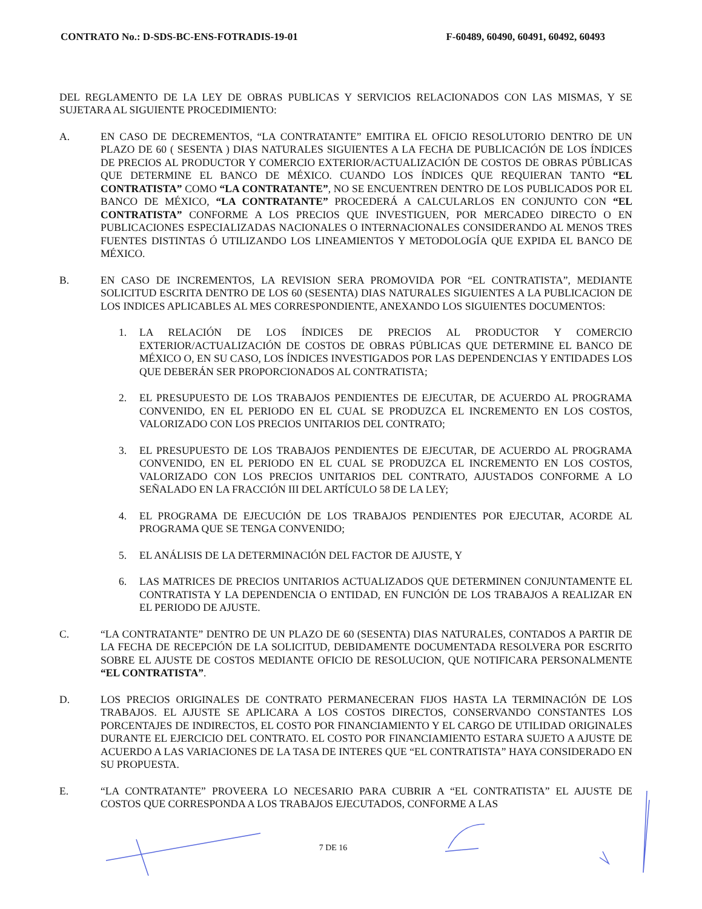CONTRATO No.: D-SDS-BC-ENS-FOTRADIS-19-01 F-60489, 60490, 60491, 60492, 60493
DEL REGLAMENTO DE LA LEY DE OBRAS PUBLICAS Y SERVICIOS RELACIONADOS CON LAS MISMAS, Y SE SUJETARA AL SIGUIENTE PROCEDIMIENTO:
A. EN CASO DE DECREMENTOS, “LA CONTRATANTE” EMITIRA EL OFICIO RESOLUTORIO DENTRO DE UN PLAZO DE 60 ( SESENTA ) DIAS NATURALES SIGUIENTES A LA FECHA DE PUBLICACIÓN DE LOS ÍNDICES DE PRECIOS AL PRODUCTOR Y COMERCIO EXTERIOR/ACTUALIZACIÓN DE COSTOS DE OBRAS PÚBLICAS QUE DETERMINE EL BANCO DE MÉXICO. CUANDO LOS ÍNDICES QUE REQUIERAN TANTO “EL CONTRATISTA” COMO “LA CONTRATANTE”, NO SE ENCUENTREN DENTRO DE LOS PUBLICADOS POR EL BANCO DE MÉXICO, “LA CONTRATANTE” PROCEDERÁ A CALCULARLOS EN CONJUNTO CON “EL CONTRATISTA” CONFORME A LOS PRECIOS QUE INVESTIGUEN, POR MERCADEO DIRECTO O EN PUBLICACIONES ESPECIALIZADAS NACIONALES O INTERNACIONALES CONSIDERANDO AL MENOS TRES FUENTES DISTINTAS Ó UTILIZANDO LOS LINEAMIENTOS Y METODOLOGÍA QUE EXPIDA EL BANCO DE MÉXICO.
B. EN CASO DE INCREMENTOS, LA REVISION SERA PROMOVIDA POR “EL CONTRATISTA”, MEDIANTE SOLICITUD ESCRITA DENTRO DE LOS 60 (SESENTA) DIAS NATURALES SIGUIENTES A LA PUBLICACION DE LOS INDICES APLICABLES AL MES CORRESPONDIENTE, ANEXANDO LOS SIGUIENTES DOCUMENTOS:
1. LA RELACIÓN DE LOS ÍNDICES DE PRECIOS AL PRODUCTOR Y COMERCIO EXTERIOR/ACTUALIZACIÓN DE COSTOS DE OBRAS PÚBLICAS QUE DETERMINE EL BANCO DE MÉXICO O, EN SU CASO, LOS ÍNDICES INVESTIGADOS POR LAS DEPENDENCIAS Y ENTIDADES LOS QUE DEBERÁN SER PROPORCIONADOS AL CONTRATISTA;
2. EL PRESUPUESTO DE LOS TRABAJOS PENDIENTES DE EJECUTAR, DE ACUERDO AL PROGRAMA CONVENIDO, EN EL PERIODO EN EL CUAL SE PRODUZCA EL INCREMENTO EN LOS COSTOS, VALORIZADO CON LOS PRECIOS UNITARIOS DEL CONTRATO;
3. EL PRESUPUESTO DE LOS TRABAJOS PENDIENTES DE EJECUTAR, DE ACUERDO AL PROGRAMA CONVENIDO, EN EL PERIODO EN EL CUAL SE PRODUZCA EL INCREMENTO EN LOS COSTOS, VALORIZADO CON LOS PRECIOS UNITARIOS DEL CONTRATO, AJUSTADOS CONFORME A LO SEÑALADO EN LA FRACCIÓN III DEL ARTÍCULO 58 DE LA LEY;
4. EL PROGRAMA DE EJECUCIÓN DE LOS TRABAJOS PENDIENTES POR EJECUTAR, ACORDE AL PROGRAMA QUE SE TENGA CONVENIDO;
5. EL ANÁLISIS DE LA DETERMINACIÓN DEL FACTOR DE AJUSTE, Y
6. LAS MATRICES DE PRECIOS UNITARIOS ACTUALIZADOS QUE DETERMINEN CONJUNTAMENTE EL CONTRATISTA Y LA DEPENDENCIA O ENTIDAD, EN FUNCIÓN DE LOS TRABAJOS A REALIZAR EN EL PERIODO DE AJUSTE.
C. “LA CONTRATANTE” DENTRO DE UN PLAZO DE 60 (SESENTA) DIAS NATURALES, CONTADOS A PARTIR DE LA FECHA DE RECEPCIÓN DE LA SOLICITUD, DEBIDAMENTE DOCUMENTADA RESOLVERA POR ESCRITO SOBRE EL AJUSTE DE COSTOS MEDIANTE OFICIO DE RESOLUCION, QUE NOTIFICARA PERSONALMENTE “EL CONTRATISTA”.
D. LOS PRECIOS ORIGINALES DE CONTRATO PERMANECERAN FIJOS HASTA LA TERMINACIÓN DE LOS TRABAJOS. EL AJUSTE SE APLICARA A LOS COSTOS DIRECTOS, CONSERVANDO CONSTANTES LOS PORCENTAJES DE INDIRECTOS, EL COSTO POR FINANCIAMIENTO Y EL CARGO DE UTILIDAD ORIGINALES DURANTE EL EJERCICIO DEL CONTRATO. EL COSTO POR FINANCIAMIENTO ESTARA SUJETO A AJUSTE DE ACUERDO A LAS VARIACIONES DE LA TASA DE INTERES QUE “EL CONTRATISTA” HAYA CONSIDERADO EN SU PROPUESTA.
E. “LA CONTRATANTE” PROVEERA LO NECESARIO PARA CUBRIR A “EL CONTRATISTA” EL AJUSTE DE COSTOS QUE CORRESPONDA A LOS TRABAJOS EJECUTADOS, CONFORME A LAS
7 DE 16